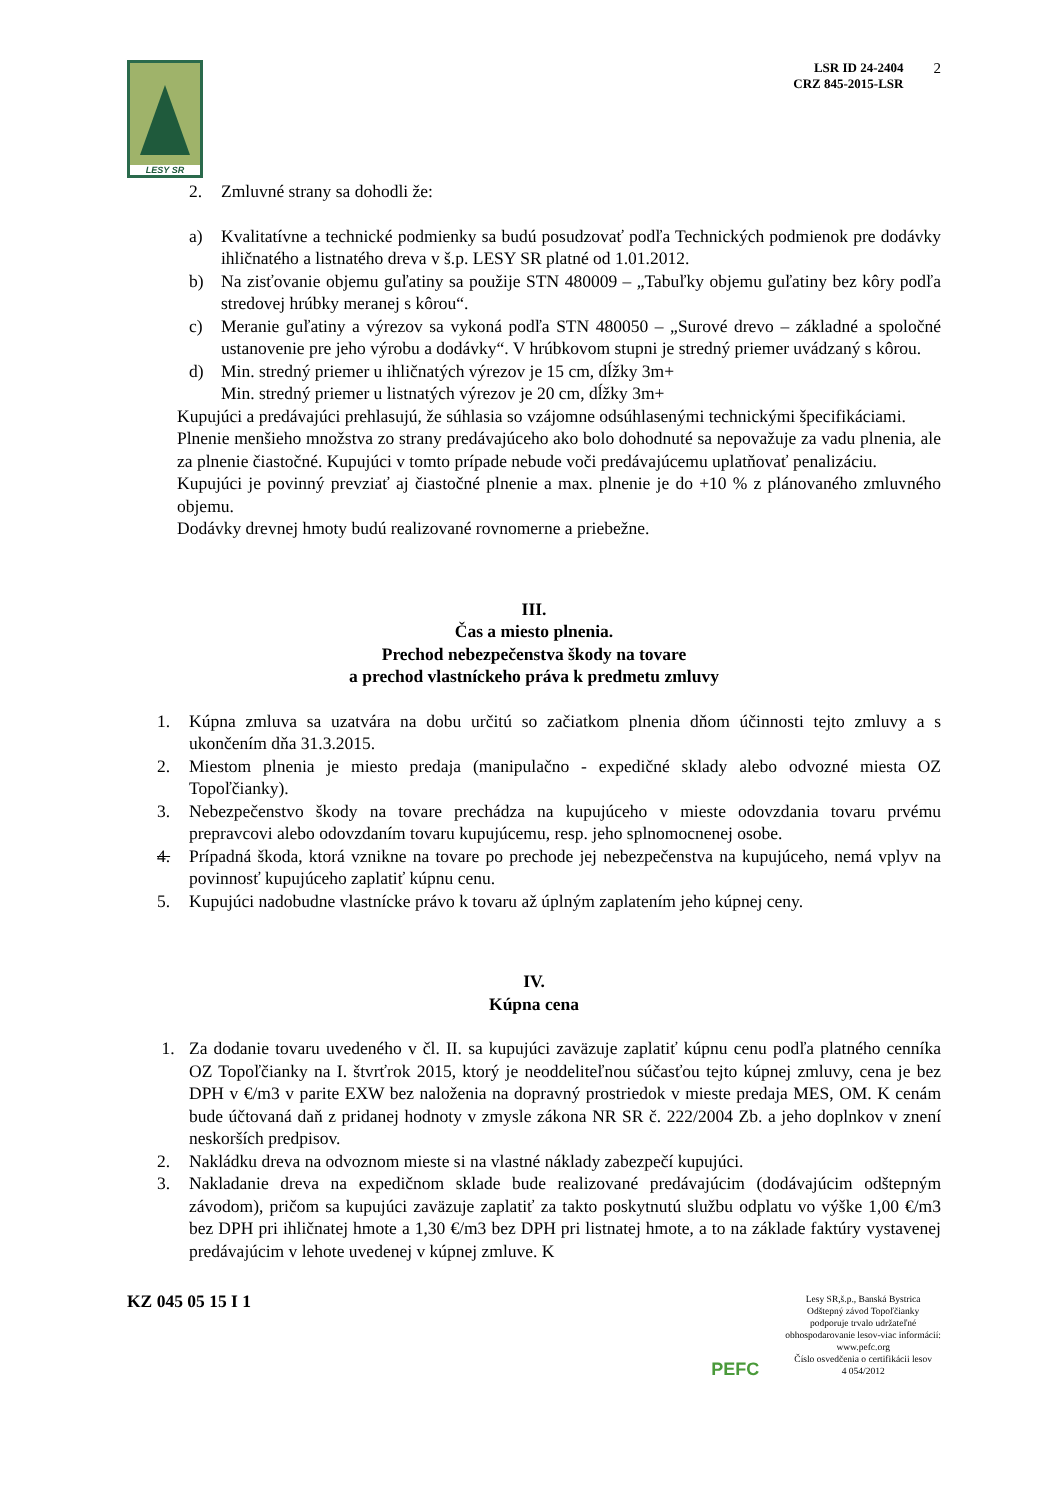LESY SR
LSR ID 24-2404
CRZ 845-2015-LSR
2
2. Zmluvné strany sa dohodli že:
a) Kvalitatívne a technické podmienky sa budú posudzovať podľa Technických podmienok pre dodávky ihličnatého a listnatého dreva v š.p. LESY SR platné od 1.01.2012.
b) Na zisťovanie objemu guľatiny sa použije STN 480009 – „Tabuľky objemu guľatiny bez kôry podľa stredovej hrúbky meranej s kôrou“.
c) Meranie guľatiny a výrezov sa vykoná podľa STN 480050 – „Surové drevo – základné a spoločné ustanovenie pre jeho výrobu a dodávky“. V hrúbkovom stupni je stredný priemer uvádzaný s kôrou.
d) Min. stredný priemer u ihličnatých výrezov je 15 cm, dĺžky 3m+
Min. stredný priemer u listnatých výrezov je 20 cm, dĺžky 3m+
Kupujúci a predávajúci prehlasujú, že súhlasia so vzájomne odsúhlasenými technickými špecifikáciami.
Plnenie menšieho množstva zo strany predávajúceho ako bolo dohodnuté sa nepovažuje za vadu plnenia, ale za plnenie čiastočné. Kupujúci v tomto prípade nebude voči predávajúcemu uplatňovať penalizáciu.
Kupujúci je povinný prevziať aj čiastočné plnenie a max. plnenie je do +10 % z plánovaného zmluvného objemu.
Dodávky drevnej hmoty budú realizované rovnomerne a priebežne.
III.
Čas a miesto plnenia.
Prechod nebezpečenstva škody na tovare
a prechod vlastníckeho práva k predmetu zmluvy
1. Kúpna zmluva sa uzatvára na dobu určitú so začiatkom plnenia dňom účinnosti tejto zmluvy a s ukončením dňa 31.3.2015.
2. Miestom plnenia je miesto predaja (manipulačno - expedičné sklady alebo odvozné miesta OZ Topoľčianky).
3. Nebezpečenstvo škody na tovare prechádza na kupujúceho v mieste odovzdania tovaru prvému prepravcovi alebo odovzdaním tovaru kupujúcemu, resp. jeho splnomocnenej osobe.
4. Prípadná škoda, ktorá vznikne na tovare po prechode jej nebezpečenstva na kupujúceho, nemá vplyv na povinnosť kupujúceho zaplatiť kúpnu cenu.
5. Kupujúci nadobudne vlastnícke právo k tovaru až úplným zaplatením jeho kúpnej ceny.
IV.
Kúpna cena
1. Za dodanie tovaru uvedeného v čl. II. sa kupujúci zaväzuje zaplatiť kúpnu cenu podľa platného cenníka OZ Topoľčianky na I. štvrťrok 2015, ktorý je neoddeliteľnou súčasťou tejto kúpnej zmluvy, cena je bez DPH v €/m3 v parite EXW bez naloženia na dopravný prostriedok v mieste predaja MES, OM. K cenám bude účtovaná daň z pridanej hodnoty v zmysle zákona NR SR č. 222/2004 Zb. a jeho doplnkov v znení neskorších predpisov.
2. Nakládku dreva na odvoznom mieste si na vlastné náklady zabezpečí kupujúci.
3. Nakladanie dreva na expedičnom sklade bude realizované predávajúcim (dodávajúcim odštepným závodom), pričom sa kupujúci zaväzuje zaplatiť za takto poskytnutú službu odplatu vo výške 1,00 €/m3 bez DPH pri ihličnatej hmote a 1,30 €/m3 bez DPH pri listnatej hmote, a to na základe faktúry vystavenej predávajúcim v lehote uvedenej v kúpnej zmluve. K
KZ 045 05 15 I 1
PEFC
Lesy SR,š.p., Banská Bystrica
Odštepný závod Topoľčianky
podporuje trvalo udržateľné
obhospodarovanie lesov-viac informácií:
www.pefc.org
Číslo osvedčenia o certifikácii lesov
4 054/2012